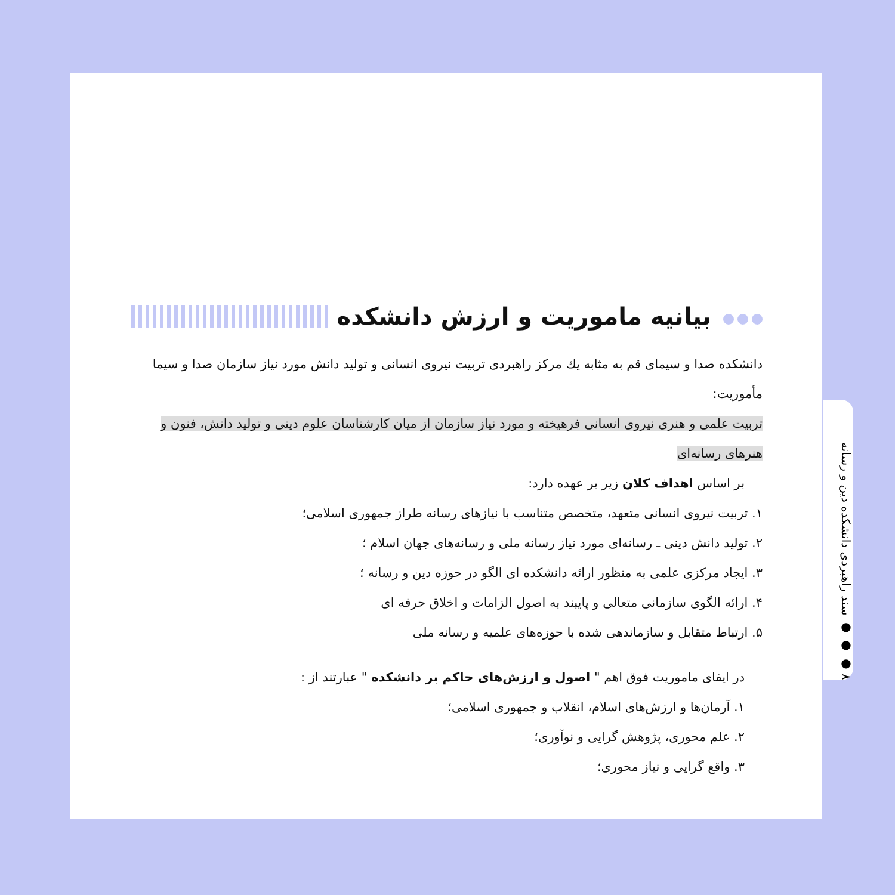۸ ● ● ● سند راهبردی دانشکده دین و رسانه
بیانیه ماموریت و ارزش دانشکده
دانشکده صدا و سیمای قم به مثابه يك مركز راهبردی تربیت نیروی انسانی و تولید دانش مورد نیاز سازمان صدا و سیما مأموریت:
تربیت علمی و هنری نیروی انسانی فرهیخته و مورد نیاز سازمان از میان کارشناسان علوم دینی و تولید دانش، فنون و هنرهای رسانه‌ای
بر اساس اهداف کلان زیر بر عهده دارد:
۱. تربیت نیروی انسانی متعهد، متخصص متناسب با نیازهای رسانه طراز جمهوری اسلامی؛
۲. تولید دانش دینی ـ رسانه‌ای مورد نیاز رسانه ملی و رسانه‌های جهان اسلام ؛
۳. ایجاد مرکزی علمی به منظور ارائه دانشکده ای الگو در حوزه دین و رسانه ؛
۴. ارائه الگوی سازمانی متعالی و پایبند به اصول الزامات و اخلاق حرفه ای
۵. ارتباط متقابل و سازماندهی شده با حوزه‌های علمیه و رسانه ملی
در ایفای ماموریت فوق اهم " اصول و ارزش‌های حاکم بر دانشکده " عبارتند از :
۱. آرمان‌ها و ارزش‌های اسلام، انقلاب و جمهوری اسلامی؛
۲. علم محوری، پژوهش گرایی و نوآوری؛
۳. واقع گرایی و نیاز محوری؛